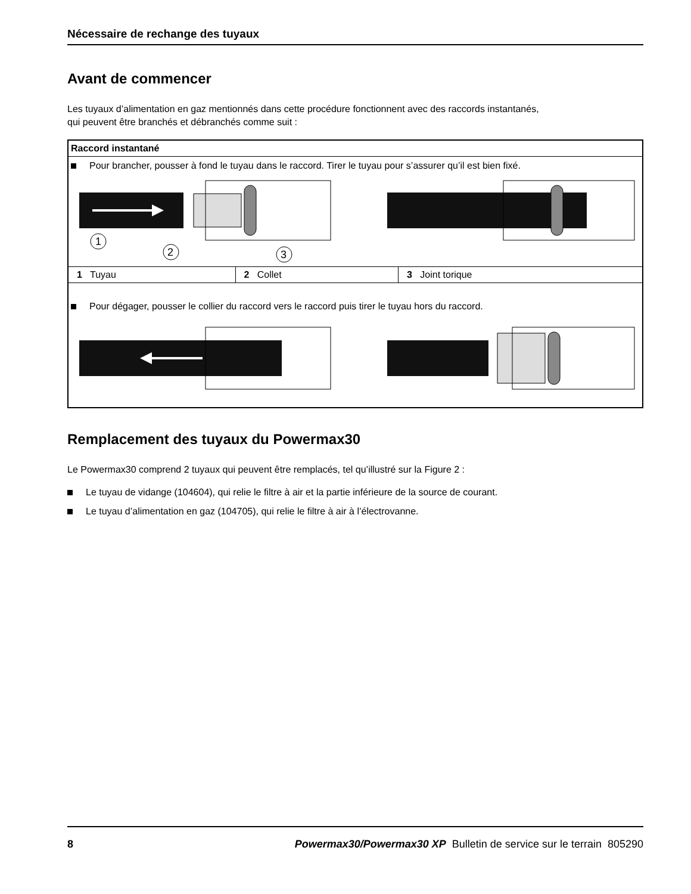Nécessaire de rechange des tuyaux
Avant de commencer
Les tuyaux d’alimentation en gaz mentionnés dans cette procédure fonctionnent avec des raccords instantanés,
qui peuvent être branchés et débranchés comme suit :
Raccord instantané
Pour brancher, pousser à fond le tuyau dans le raccord. Tirer le tuyau pour s’assurer qu’il est bien fixé.
1
2
3
| 1 Tuyau | 2 Collet | 3 Joint torique |
Pour dégager, pousser le collier du raccord vers le raccord puis tirer le tuyau hors du raccord.
Remplacement des tuyaux du Powermax30
Le Powermax30 comprend 2 tuyaux qui peuvent être remplacés, tel qu’illustré sur la Figure 2 :
Le tuyau de vidange (104604), qui relie le filtre à air et la partie inférieure de la source de courant.
Le tuyau d’alimentation en gaz (104705), qui relie le filtre à air à l’électrovanne.
8 Powermax30/Powermax30 XP Bulletin de service sur le terrain 805290